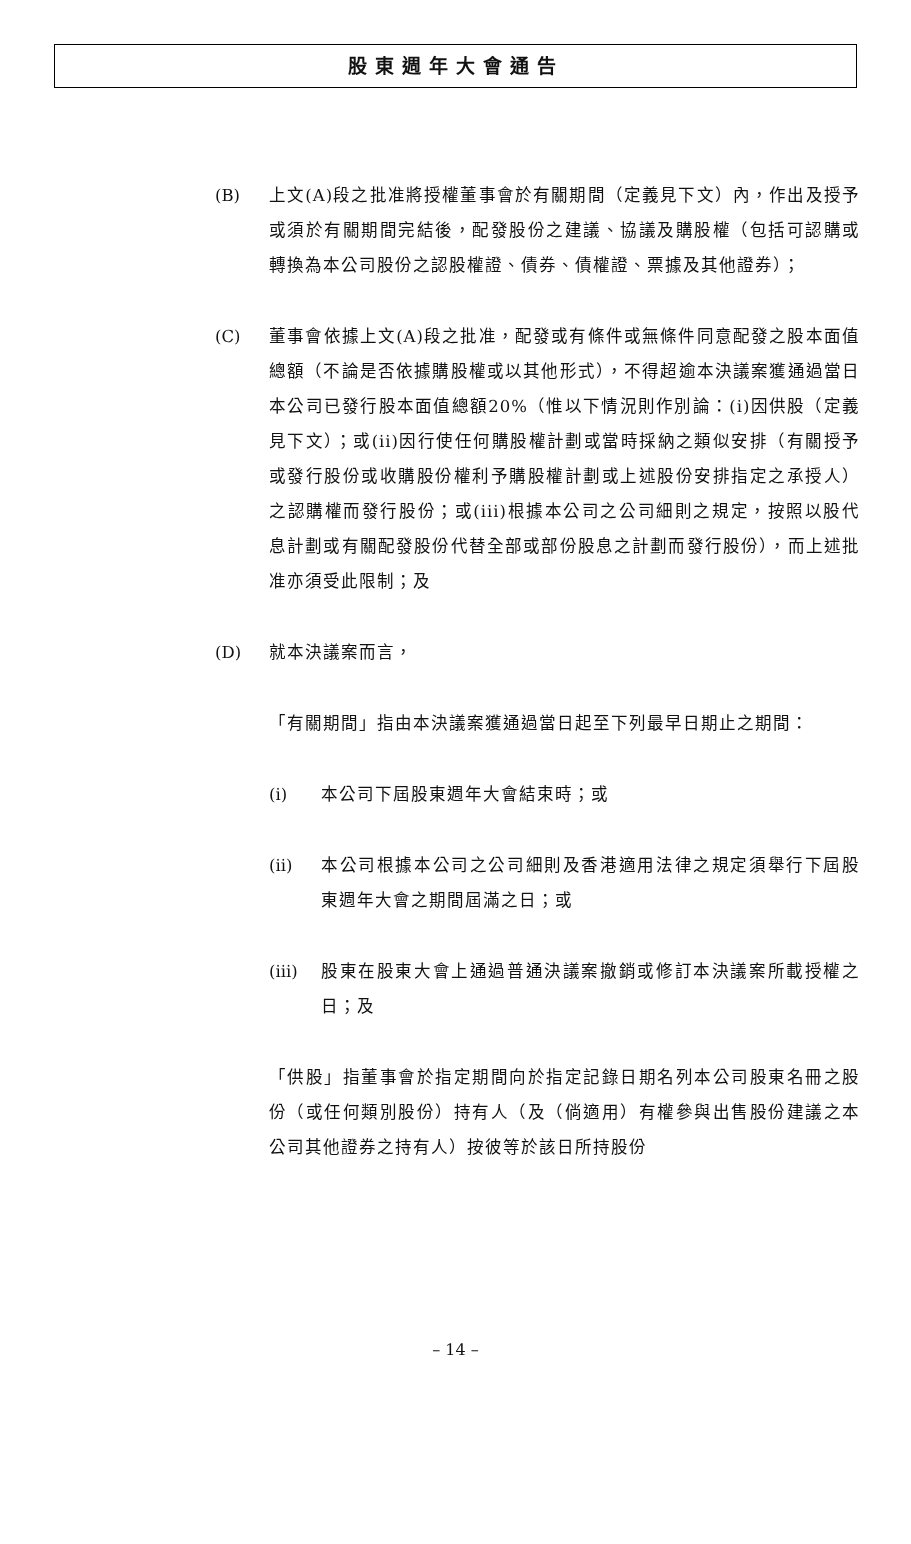股東週年大會通告
(B) 上文(A)段之批准將授權董事會於有關期間（定義見下文）內，作出及授予或須於有關期間完結後，配發股份之建議、協議及購股權（包括可認購或轉換為本公司股份之認股權證、債券、債權證、票據及其他證券）；
(C) 董事會依據上文(A)段之批准，配發或有條件或無條件同意配發之股本面值總額（不論是否依據購股權或以其他形式），不得超逾本決議案獲通過當日本公司已發行股本面值總額20%（惟以下情況則作別論：(i)因供股（定義見下文）；或(ii)因行使任何購股權計劃或當時採納之類似安排（有關授予或發行股份或收購股份權利予購股權計劃或上述股份安排指定之承授人）之認購權而發行股份；或(iii)根據本公司之公司細則之規定，按照以股代息計劃或有關配發股份代替全部或部份股息之計劃而發行股份），而上述批准亦須受此限制；及
(D) 就本決議案而言，
「有關期間」指由本決議案獲通過當日起至下列最早日期止之期間：
(i) 本公司下屆股東週年大會結束時；或
(ii) 本公司根據本公司之公司細則及香港適用法律之規定須舉行下屆股東週年大會之期間屆滿之日；或
(iii) 股東在股東大會上通過普通決議案撤銷或修訂本決議案所載授權之日；及
「供股」指董事會於指定期間向於指定記錄日期名列本公司股東名冊之股份（或任何類別股份）持有人（及（倘適用）有權參與出售股份建議之本公司其他證券之持有人）按彼等於該日所持股份
– 14 –